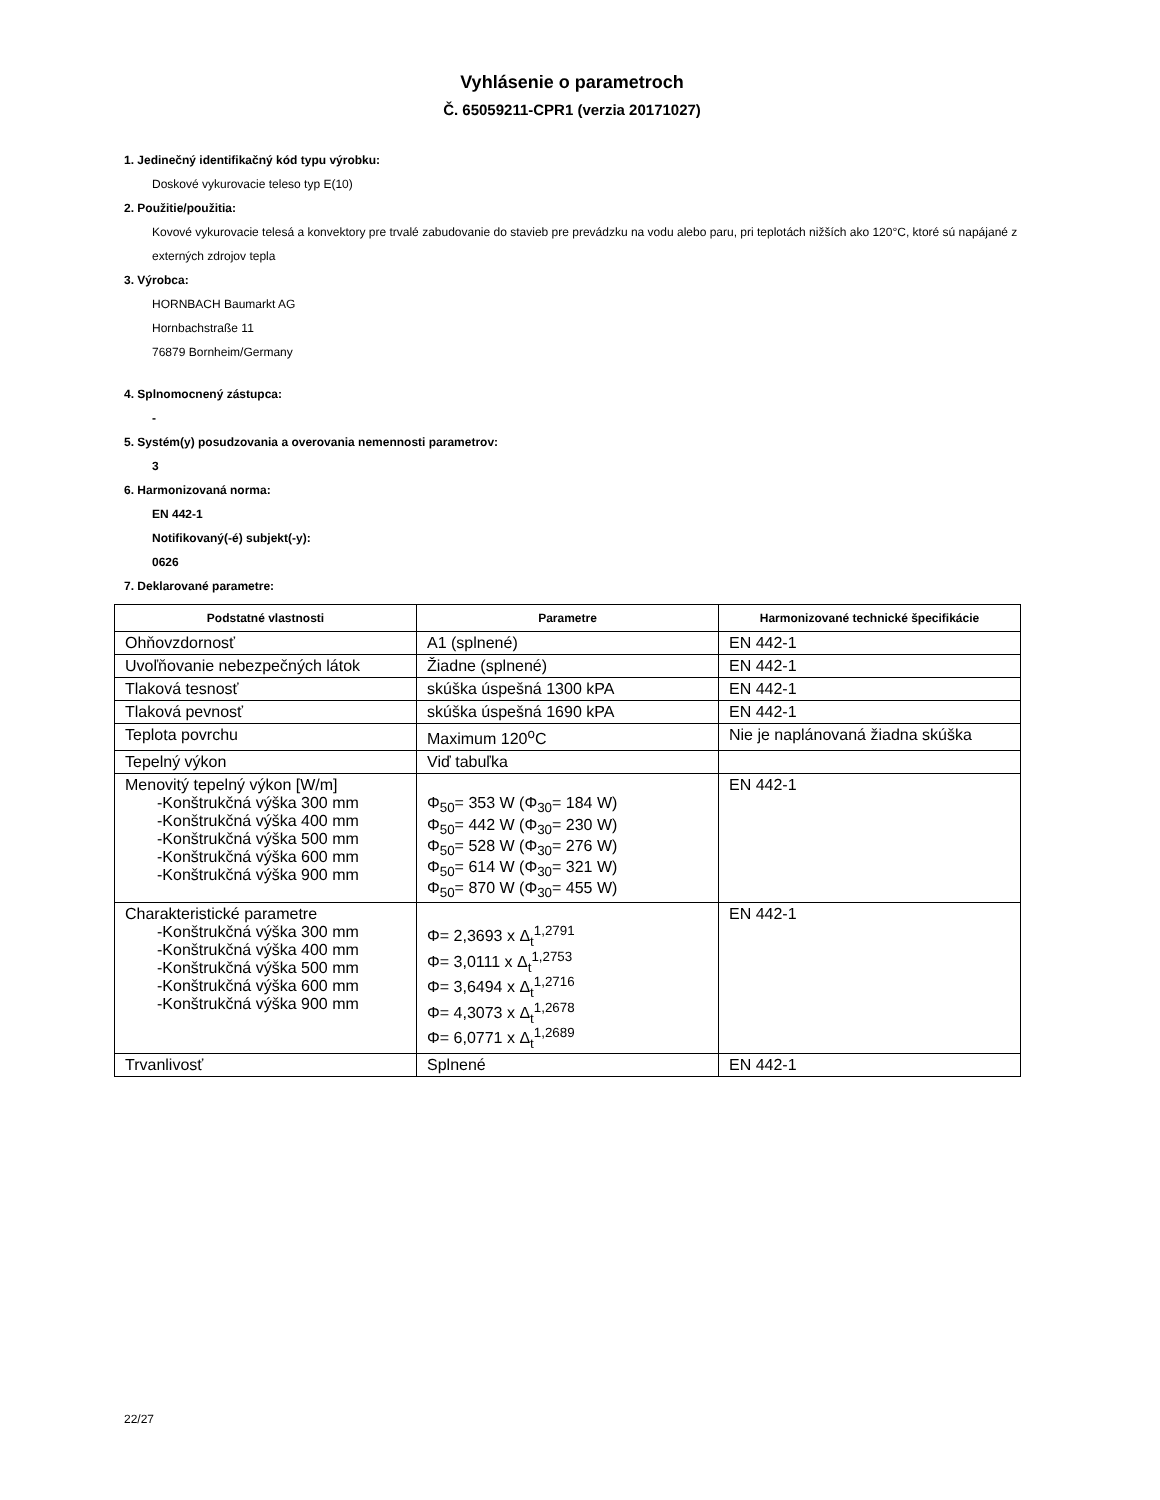Vyhlásenie o parametroch
Č. 65059211-CPR1 (verzia 20171027)
1. Jedinečný identifikačný kód typu výrobku:
Doskové vykurovacie teleso typ E(10)
2. Použitie/použitia:
Kovové vykurovacie telesá a konvektory pre trvalé zabudovanie do stavieb pre prevádzku na vodu alebo paru, pri teplotách nižších ako 120°C, ktoré sú napájané z externých zdrojov tepla
3. Výrobca:
HORNBACH Baumarkt AG
Hornbachstraße 11
76879 Bornheim/Germany
4. Splnomocnený zástupca:
-
5. Systém(y) posudzovania a overovania nemennosti parametrov:
3
6. Harmonizovaná norma:
EN 442-1
Notifikovaný(-é) subjekt(-y):
0626
7. Deklarované parametre:
| Podstatné vlastnosti | Parametre | Harmonizované technické špecifikácie |
| --- | --- | --- |
| Ohňovzdornosť | A1 (splnené) | EN 442-1 |
| Uvoľňovanie nebezpečných látok | Žiadne (splnené) | EN 442-1 |
| Tlaková tesnosť | skúška úspešná 1300 kPA | EN 442-1 |
| Tlaková pevnosť | skúška úspešná 1690 kPA | EN 442-1 |
| Teplota povrchu | Maximum 120<sup>o</sup>C | Nie je naplánovaná žiadna skúška |
| Tepelný výkon | Viď tabuľka | |
| Menovitý tepelný výkon [W/m] -Konštrukčná výška 300 mm -Konštrukčná výška 400 mm -Konštrukčná výška 500 mm -Konštrukčná výška 600 mm -Konštrukčná výška 900 mm | Φ<sub>50</sub>= 353 W (Φ<sub>30</sub>= 184 W) Φ<sub>50</sub>= 442 W (Φ<sub>30</sub>= 230 W) Φ<sub>50</sub>= 528 W (Φ<sub>30</sub>= 276 W) Φ<sub>50</sub>= 614 W (Φ<sub>30</sub>= 321 W) Φ<sub>50</sub>= 870 W (Φ<sub>30</sub>= 455 W) | EN 442-1 |
| Charakteristické parametre -Konštrukčná výška 300 mm -Konštrukčná výška 400 mm -Konštrukčná výška 500 mm -Konštrukčná výška 600 mm -Konštrukčná výška 900 mm | Φ= 2,3693 x Δ<sub>t</sub><sup>1,2791</sup> Φ= 3,0111 x Δ<sub>t</sub><sup>1,2753</sup> Φ= 3,6494 x Δ<sub>t</sub><sup>1,2716</sup> Φ= 4,3073 x Δ<sub>t</sub><sup>1,2678</sup> Φ= 6,0771 x Δ<sub>t</sub><sup>1,2689</sup> | EN 442-1 |
| Trvanlivosť | Splnené | EN 442-1 |
22/27